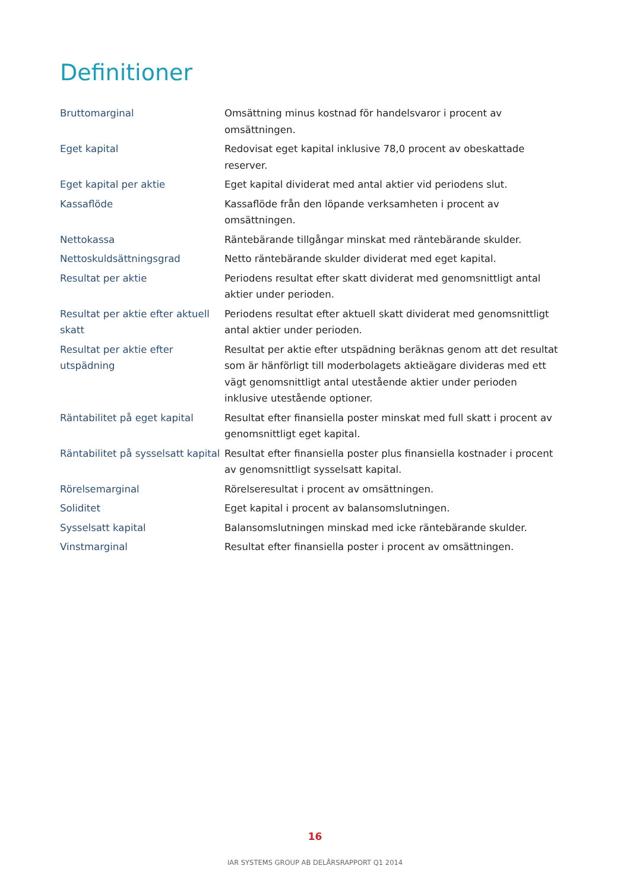Definitioner
| Bruttomarginal | Omsättning minus kostnad för handelsvaror i procent av omsättningen. |
| Eget kapital | Redovisat eget kapital inklusive 78,0 procent av obeskattade reserver. |
| Eget kapital per aktie | Eget kapital dividerat med antal aktier vid periodens slut. |
| Kassaflöde | Kassaflöde från den löpande verksamheten i procent av omsättningen. |
| Nettokassa | Räntebärande tillgångar minskat med räntebärande skulder. |
| Nettoskuldsättningsgrad | Netto räntebärande skulder dividerat med eget kapital. |
| Resultat per aktie | Periodens resultat efter skatt dividerat med genomsnittligt antal aktier under perioden. |
| Resultat per aktie efter aktuell skatt | Periodens resultat efter aktuell skatt dividerat med genomsnittligt antal aktier under perioden. |
| Resultat per aktie efter utspädning | Resultat per aktie efter utspädning beräknas genom att det resultat som är hänförligt till moderbolagets aktieägare divideras med ett vägt genomsnittligt antal utestående aktier under perioden inklusive utestående optioner. |
| Räntabilitet på eget kapital | Resultat efter finansiella poster minskat med full skatt i procent av genomsnittligt eget kapital. |
| Räntabilitet på sysselsatt kapital | Resultat efter finansiella poster plus finansiella kostnader i procent av genomsnittligt sysselsatt kapital. |
| Rörelsemarginal | Rörelseresultat i procent av omsättningen. |
| Soliditet | Eget kapital i procent av balansomslutningen. |
| Sysselsatt kapital | Balansomslutningen minskad med icke räntebärande skulder. |
| Vinstmarginal | Resultat efter finansiella poster i procent av omsättningen. |
16
IAR SYSTEMS GROUP AB DELÅRSRAPPORT Q1 2014